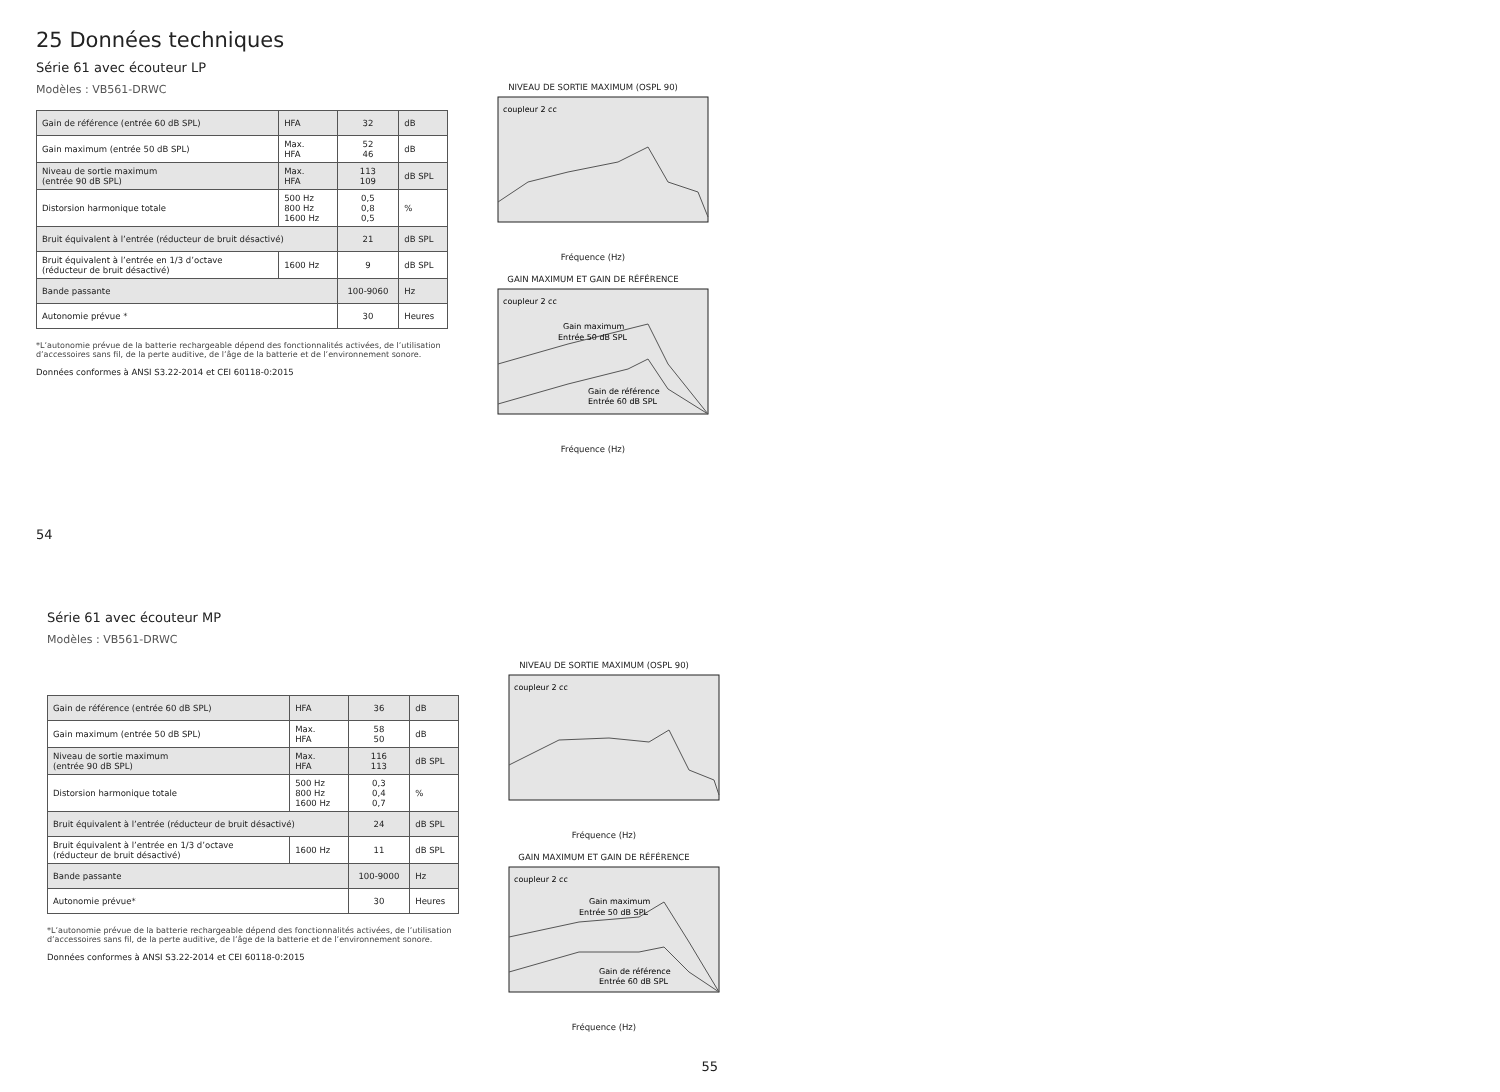25 Données techniques
Série 61 avec écouteur LP
Modèles : VB561-DRWC
| Gain de référence (entrée 60 dB SPL) | HFA | 32 | dB |
| Gain maximum (entrée 50 dB SPL) | Max. HFA | 52 46 | dB |
| Niveau de sortie maximum (entrée 90 dB SPL) | Max. HFA | 113 109 | dB SPL |
| Distorsion harmonique totale | 500 Hz 800 Hz 1600 Hz | 0,5 0,8 0,5 | % |
| Bruit équivalent à l’entrée (réducteur de bruit désactivé) | | 21 | dB SPL |
| Bruit équivalent à l’entrée en 1/3 d’octave (réducteur de bruit désactivé) | 1600 Hz | 9 | dB SPL |
| Bande passante | | 100-9060 | Hz |
| Autonomie prévue * | | 30 | Heures |
*L’autonomie prévue de la batterie rechargeable dépend des fonctionnalités activées, de l’utilisation d’accessoires sans fil, de la perte auditive, de l’âge de la batterie et de l’environnement sonore.
Données conformes à ANSI S3.22-2014 et CEI 60118-0:2015
NIVEAU DE SORTIE MAXIMUM (OSPL 90)
coupleur 2 cc
Fréquence (Hz)
GAIN MAXIMUM ET GAIN DE RÉFÉRENCE
coupleur 2 cc
Gain maximum
Entrée 50 dB SPL
Gain de référence
Entrée 60 dB SPL
Fréquence (Hz)
54
Série 61 avec écouteur MP
Modèles : VB561-DRWC
| Gain de référence (entrée 60 dB SPL) | HFA | 36 | dB |
| Gain maximum (entrée 50 dB SPL) | Max. HFA | 58 50 | dB |
| Niveau de sortie maximum (entrée 90 dB SPL) | Max. HFA | 116 113 | dB SPL |
| Distorsion harmonique totale | 500 Hz 800 Hz 1600 Hz | 0,3 0,4 0,7 | % |
| Bruit équivalent à l’entrée (réducteur de bruit désactivé) | | 24 | dB SPL |
| Bruit équivalent à l’entrée en 1/3 d’octave (réducteur de bruit désactivé) | 1600 Hz | 11 | dB SPL |
| Bande passante | | 100-9000 | Hz |
| Autonomie prévue* | | 30 | Heures |
*L’autonomie prévue de la batterie rechargeable dépend des fonctionnalités activées, de l’utilisation d’accessoires sans fil, de la perte auditive, de l’âge de la batterie et de l’environnement sonore.
Données conformes à ANSI S3.22-2014 et CEI 60118-0:2015
NIVEAU DE SORTIE MAXIMUM (OSPL 90)
coupleur 2 cc
Fréquence (Hz)
GAIN MAXIMUM ET GAIN DE RÉFÉRENCE
coupleur 2 cc
Gain maximum
Entrée 50 dB SPL
Gain de référence
Entrée 60 dB SPL
Fréquence (Hz)
55